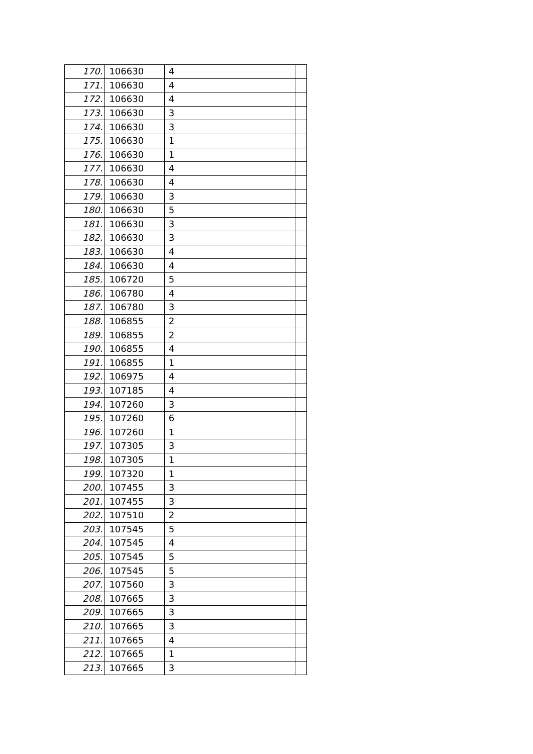| 170. | 106630 | 4 | |
| 171. | 106630 | 4 | |
| 172. | 106630 | 4 | |
| 173. | 106630 | 3 | |
| 174. | 106630 | 3 | |
| 175. | 106630 | 1 | |
| 176. | 106630 | 1 | |
| 177. | 106630 | 4 | |
| 178. | 106630 | 4 | |
| 179. | 106630 | 3 | |
| 180. | 106630 | 5 | |
| 181. | 106630 | 3 | |
| 182. | 106630 | 3 | |
| 183. | 106630 | 4 | |
| 184. | 106630 | 4 | |
| 185. | 106720 | 5 | |
| 186. | 106780 | 4 | |
| 187. | 106780 | 3 | |
| 188. | 106855 | 2 | |
| 189. | 106855 | 2 | |
| 190. | 106855 | 4 | |
| 191. | 106855 | 1 | |
| 192. | 106975 | 4 | |
| 193. | 107185 | 4 | |
| 194. | 107260 | 3 | |
| 195. | 107260 | 6 | |
| 196. | 107260 | 1 | |
| 197. | 107305 | 3 | |
| 198. | 107305 | 1 | |
| 199. | 107320 | 1 | |
| 200. | 107455 | 3 | |
| 201. | 107455 | 3 | |
| 202. | 107510 | 2 | |
| 203. | 107545 | 5 | |
| 204. | 107545 | 4 | |
| 205. | 107545 | 5 | |
| 206. | 107545 | 5 | |
| 207. | 107560 | 3 | |
| 208. | 107665 | 3 | |
| 209. | 107665 | 3 | |
| 210. | 107665 | 3 | |
| 211. | 107665 | 4 | |
| 212. | 107665 | 1 | |
| 213. | 107665 | 3 | |